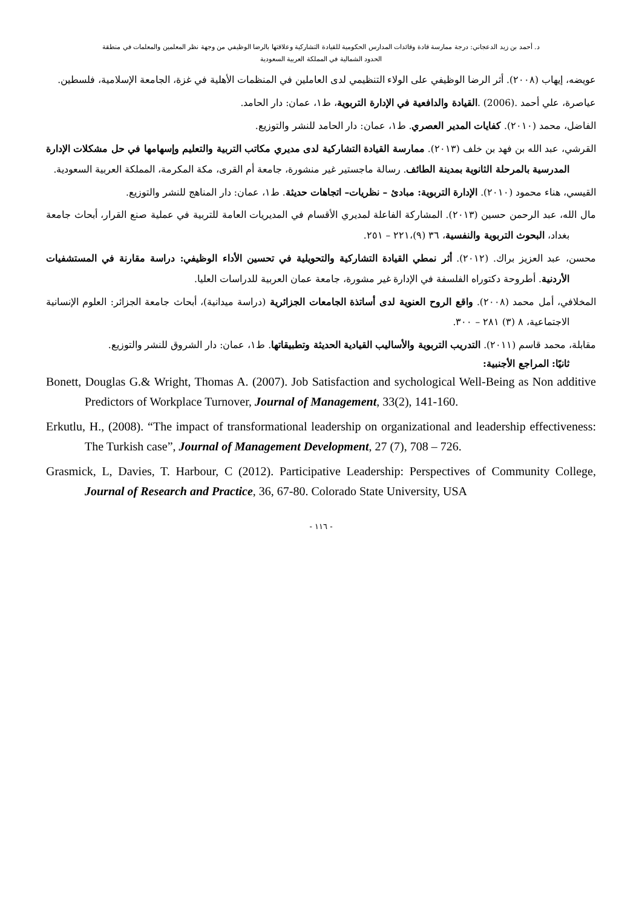د. أحمد بن زيد الدعجاني: درجة ممارسة قادة وقائدات المدارس الحكومية للقيادة التشاركية وعلاقتها بالرضا الوظيفي من وجهة نظر المعلمين والمعلمات في منطقة
الحدود الشمالية في المملكة العربية السعودية
عويضه، إيهاب (٢٠٠٨). أثر الرضا الوظيفي على الولاء التنظيمي لدى العاملين في المنظمات الأهلية في غزة، الجامعة الإسلامية، فلسطين.
عياصرة، علي أحمد .(2006) .القيادة والدافعية في الإدارة التربوية، ط١، عمان: دار الحامد.
الفاضل، محمد (٢٠١٠). كفايات المدير العصري. ط١، عمان: دار الحامد للنشر والتوزيع.
القرشي، عبد الله بن فهد بن خلف (٢٠١٣). ممارسة القيادة التشاركية لدى مديري مكاتب التربية والتعليم وإسهامها في حل مشكلات الإدارة المدرسية بالمرحلة الثانوية بمدينة الطائف. رسالة ماجستير غير منشورة، جامعة أم القرى، مكة المكرمة، المملكة العربية السعودية.
القيسي، هناء محمود (٢٠١٠). الإدارة التربوية: مبادئ – نظريات– اتجاهات حديثة. ط١، عمان: دار المناهج للنشر والتوزيع.
مال الله، عبد الرحمن حسين (٢٠١٣). المشاركة الفاعلة لمديري الأقسام في المديريات العامة للتربية في عملية صنع القرار، أبحاث جامعة بغداد، البحوث التربوية والنفسية، ٣٦ (٩)،٢٢١ – ٢٥١.
محسن، عبد العزيز براك. (٢٠١٢). أثر نمطي القيادة التشاركية والتحويلية في تحسين الأداء الوظيفي: دراسة مقارنة في المستشفيات الأردنية. أطروحة دكتوراه الفلسفة في الإدارة غير مشورة، جامعة عمان العربية للدراسات العليا.
المخلافي، أمل محمد (٢٠٠٨). واقع الروح العنوية لدى أساتذة الجامعات الجزائرية (دراسة ميدانية)، أبحاث جامعة الجزائر: العلوم الإنسانية الاجتماعية، ٨ (٣) ٢٨١ – ٣٠٠.
مقابلة، محمد قاسم (٢٠١١). التدريب التربوية والأساليب القيادية الحديثة وتطبيقاتها. ط١، عمان: دار الشروق للنشر والتوزيع.
ثانيًا: المراجع الأجنبية:
Bonett, Douglas G.& Wright, Thomas A. (2007). Job Satisfaction and sychological Well-Being as Non additive Predictors of Workplace Turnover, Journal of Management, 33(2), 141-160.
Erkutlu, H., (2008). “The impact of transformational leadership on organizational and leadership effectiveness: The Turkish case”, Journal of Management Development, 27 (7), 708 – 726.
Grasmick, L, Davies, T. Harbour, C (2012). Participative Leadership: Perspectives of Community College, Journal of Research and Practice, 36, 67-80. Colorado State University, USA
- ١١٦ -